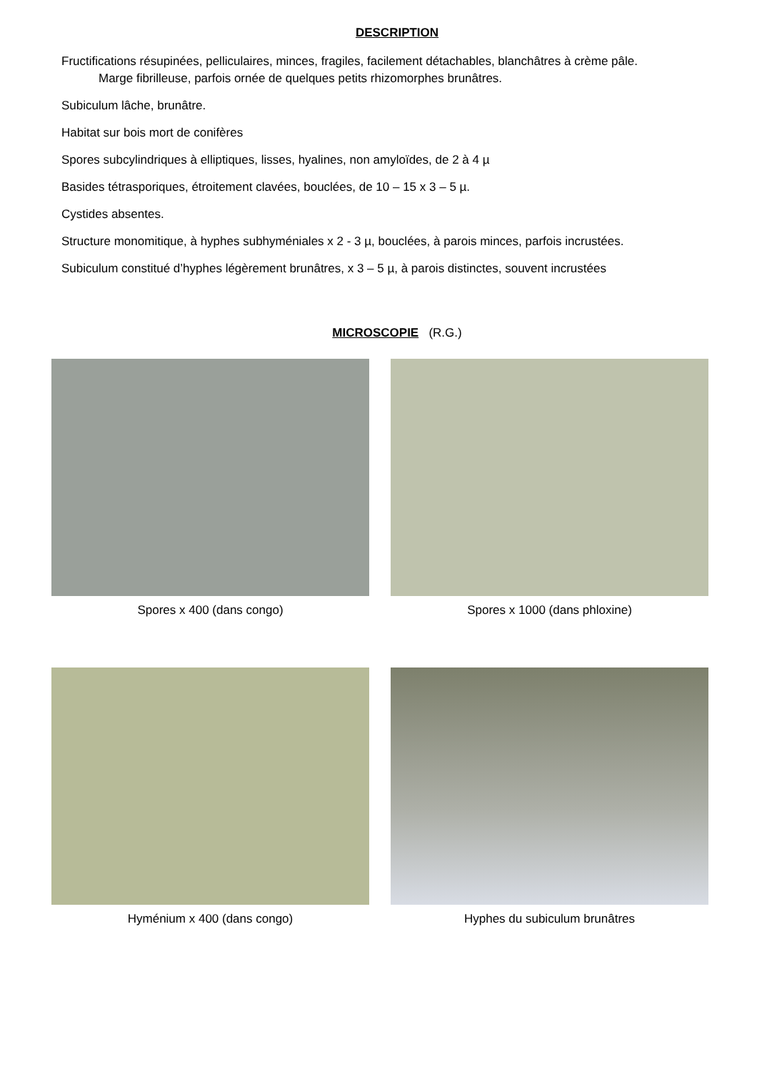DESCRIPTION
Fructifications résupinées, pelliculaires, minces, fragiles, facilement détachables, blanchâtres à crème pâle.
Marge fibrilleuse, parfois ornée de quelques petits rhizomorphes brunâtres.
Subiculum lâche, brunâtre.
Habitat sur bois mort de conifères
Spores subcylindriques à elliptiques, lisses, hyalines, non amyloïdes, de 2 à 4 µ
Basides tétrasporiques, étroitement clavées, bouclées, de 10 – 15 x 3 – 5 µ.
Cystides absentes.
Structure monomitique, à hyphes subhyméniales x 2 - 3 µ, bouclées, à parois minces, parfois incrustées.
Subiculum constitué d’hyphes légèrement brunâtres, x 3 – 5 µ, à parois distinctes, souvent incrustées
MICROSCOPIE (R.G.)
Spores x 400 (dans congo) Spores x 1000 (dans phloxine)
Hyménium x 400 (dans congo) Hyphes du subiculum brunâtres